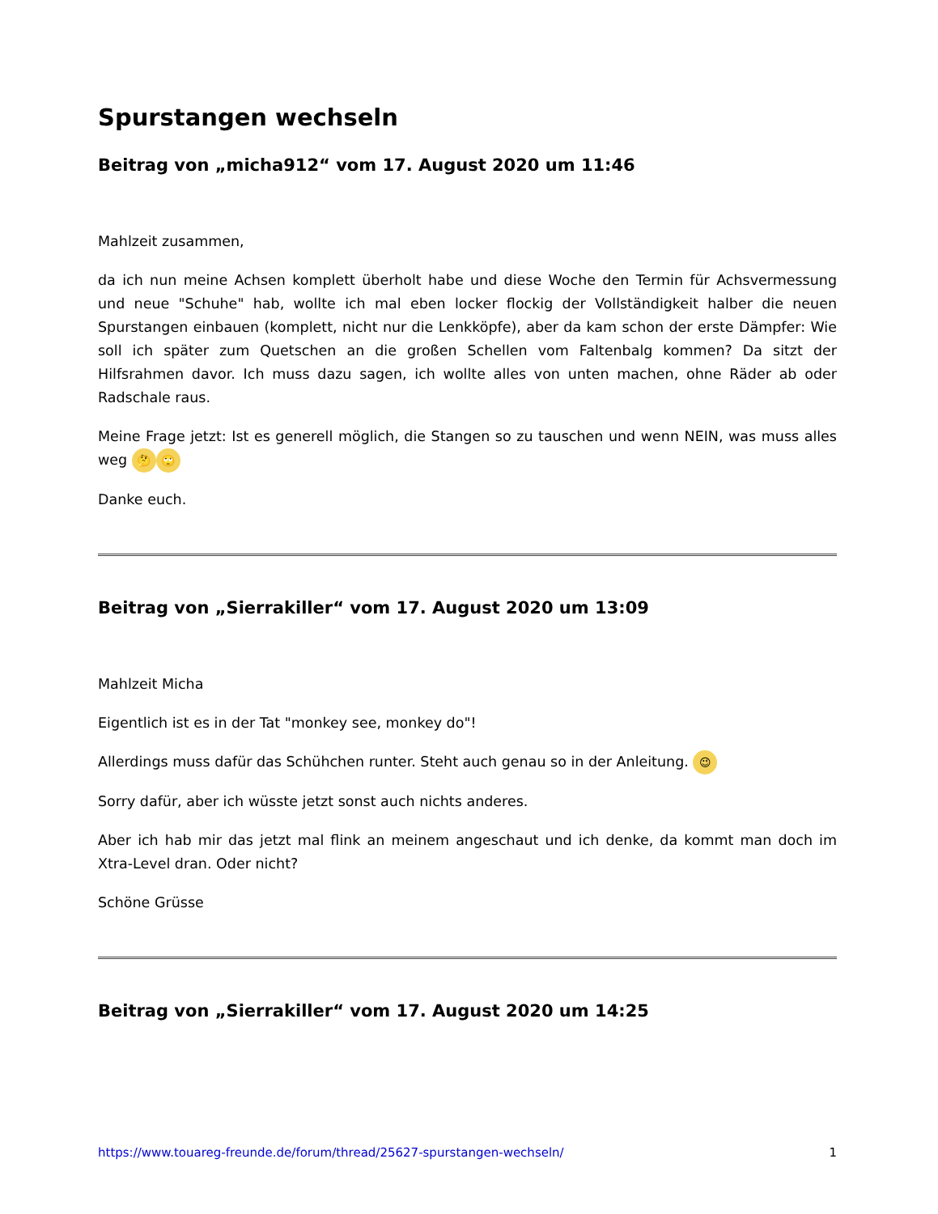Spurstangen wechseln
Beitrag von „micha912“ vom 17. August 2020 um 11:46
Mahlzeit zusammen,
da ich nun meine Achsen komplett überholt habe und diese Woche den Termin für Achsvermessung und neue "Schuhe" hab, wollte ich mal eben locker flockig der Vollständigkeit halber die neuen Spurstangen einbauen (komplett, nicht nur die Lenkköpfe), aber da kam schon der erste Dämpfer: Wie soll ich später zum Quetschen an die großen Schellen vom Faltenbalg kommen? Da sitzt der Hilfsrahmen davor. Ich muss dazu sagen, ich wollte alles von unten machen, ohne Räder ab oder Radschale raus.
Meine Frage jetzt: Ist es generell möglich, die Stangen so zu tauschen und wenn NEIN, was muss alles weg 🤔 🙄
Danke euch.
Beitrag von „Sierrakiller“ vom 17. August 2020 um 13:09
Mahlzeit Micha
Eigentlich ist es in der Tat "monkey see, monkey do"!
Allerdings muss dafür das Schühchen runter. Steht auch genau so in der Anleitung. 😉
Sorry dafür, aber ich wüsste jetzt sonst auch nichts anderes.
Aber ich hab mir das jetzt mal flink an meinem angeschaut und ich denke, da kommt man doch im Xtra-Level dran. Oder nicht?
Schöne Grüsse
Beitrag von „Sierrakiller“ vom 17. August 2020 um 14:25
https://www.touareg-freunde.de/forum/thread/25627-spurstangen-wechseln/ 1